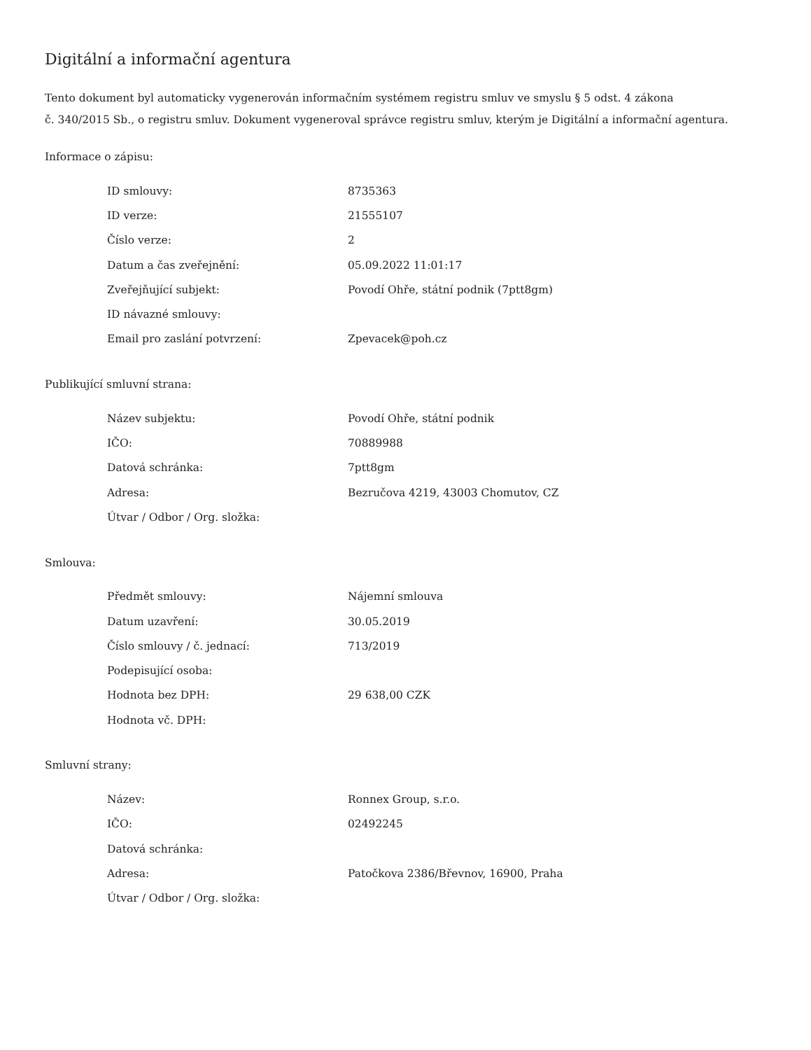Digitální a informační agentura
Tento dokument byl automaticky vygenerován informačním systémem registru smluv ve smyslu § 5 odst. 4 zákona
č. 340/2015 Sb., o registru smluv. Dokument vygeneroval správce registru smluv, kterým je Digitální a informační agentura.
Informace o zápisu:
| ID smlouvy: | 8735363 |
| ID verze: | 21555107 |
| Číslo verze: | 2 |
| Datum a čas zveřejnění: | 05.09.2022 11:01:17 |
| Zveřejňující subjekt: | Povodí Ohře, státní podnik (7ptt8gm) |
| ID návazné smlouvy: | |
| Email pro zaslání potvrzení: | Zpevacek@poh.cz |
Publikující smluvní strana:
| Název subjektu: | Povodí Ohře, státní podnik |
| IČO: | 70889988 |
| Datová schránka: | 7ptt8gm |
| Adresa: | Bezručova 4219, 43003 Chomutov, CZ |
| Útvar / Odbor / Org. složka: | |
Smlouva:
| Předmět smlouvy: | Nájemní smlouva |
| Datum uzavření: | 30.05.2019 |
| Číslo smlouvy / č. jednací: | 713/2019 |
| Podepisující osoba: | |
| Hodnota bez DPH: | 29 638,00 CZK |
| Hodnota vč. DPH: | |
Smluvní strany:
| Název: | Ronnex Group, s.r.o. |
| IČO: | 02492245 |
| Datová schránka: | |
| Adresa: | Patočkova 2386/Břevnov, 16900, Praha |
| Útvar / Odbor / Org. složka: | |